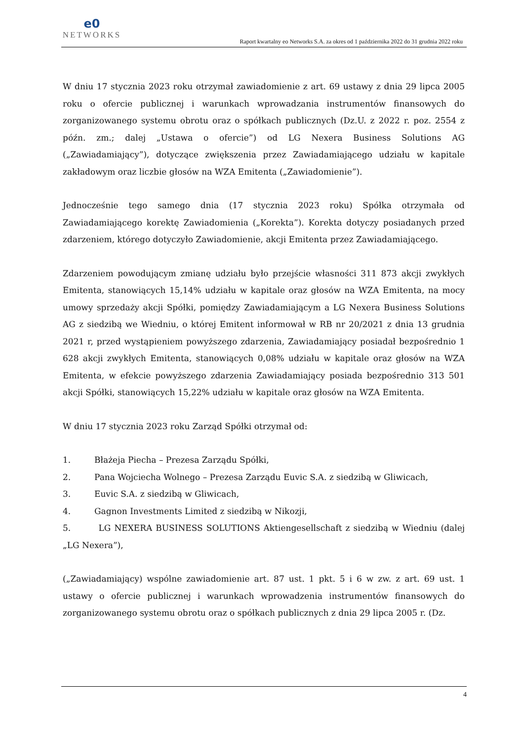e0
NETWORKS
Raport kwartalny eo Networks S.A. za okres od 1 października 2022 do 31 grudnia 2022 roku
W dniu 17 stycznia 2023 roku otrzymał zawiadomienie z art. 69 ustawy z dnia 29 lipca 2005 roku o ofercie publicznej i warunkach wprowadzania instrumentów finansowych do zorganizowanego systemu obrotu oraz o spółkach publicznych (Dz.U. z 2022 r. poz. 2554 z późn. zm.; dalej „Ustawa o ofercie”) od LG Nexera Business Solutions AG („Zawiadamiający”), dotyczące zwiększenia przez Zawiadamiającego udziału w kapitale zakładowym oraz liczbie głosów na WZA Emitenta („Zawiadomienie”).
Jednocześnie tego samego dnia (17 stycznia 2023 roku) Spółka otrzymała od Zawiadamiającego korektę Zawiadomienia („Korekta”). Korekta dotyczy posiadanych przed zdarzeniem, którego dotyczyło Zawiadomienie, akcji Emitenta przez Zawiadamiającego.
Zdarzeniem powodującym zmianę udziału było przejście własności 311 873 akcji zwykłych Emitenta, stanowiących 15,14% udziału w kapitale oraz głosów na WZA Emitenta, na mocy umowy sprzedaży akcji Spółki, pomiędzy Zawiadamiającym a LG Nexera Business Solutions AG z siedzibą we Wiedniu, o której Emitent informował w RB nr 20/2021 z dnia 13 grudnia 2021 r, przed wystąpieniem powyższego zdarzenia, Zawiadamiający posiadał bezpośrednio 1 628 akcji zwykłych Emitenta, stanowiących 0,08% udziału w kapitale oraz głosów na WZA Emitenta, w efekcie powyższego zdarzenia Zawiadamiający posiada bezpośrednio 313 501 akcji Spółki, stanowiących 15,22% udziału w kapitale oraz głosów na WZA Emitenta.
W dniu 17 stycznia 2023 roku Zarząd Spółki otrzymał od:
1. Błażeja Piecha – Prezesa Zarządu Spółki,
2. Pana Wojciecha Wolnego – Prezesa Zarządu Euvic S.A. z siedzibą w Gliwicach,
3. Euvic S.A. z siedzibą w Gliwicach,
4. Gagnon Investments Limited z siedzibą w Nikozji,
5. LG NEXERA BUSINESS SOLUTIONS Aktiengesellschaft z siedzibą w Wiedniu (dalej „LG Nexera”),
(„Zawiadamiający) wspólne zawiadomienie art. 87 ust. 1 pkt. 5 i 6 w zw. z art. 69 ust. 1 ustawy o ofercie publicznej i warunkach wprowadzenia instrumentów finansowych do zorganizowanego systemu obrotu oraz o spółkach publicznych z dnia 29 lipca 2005 r. (Dz.
4